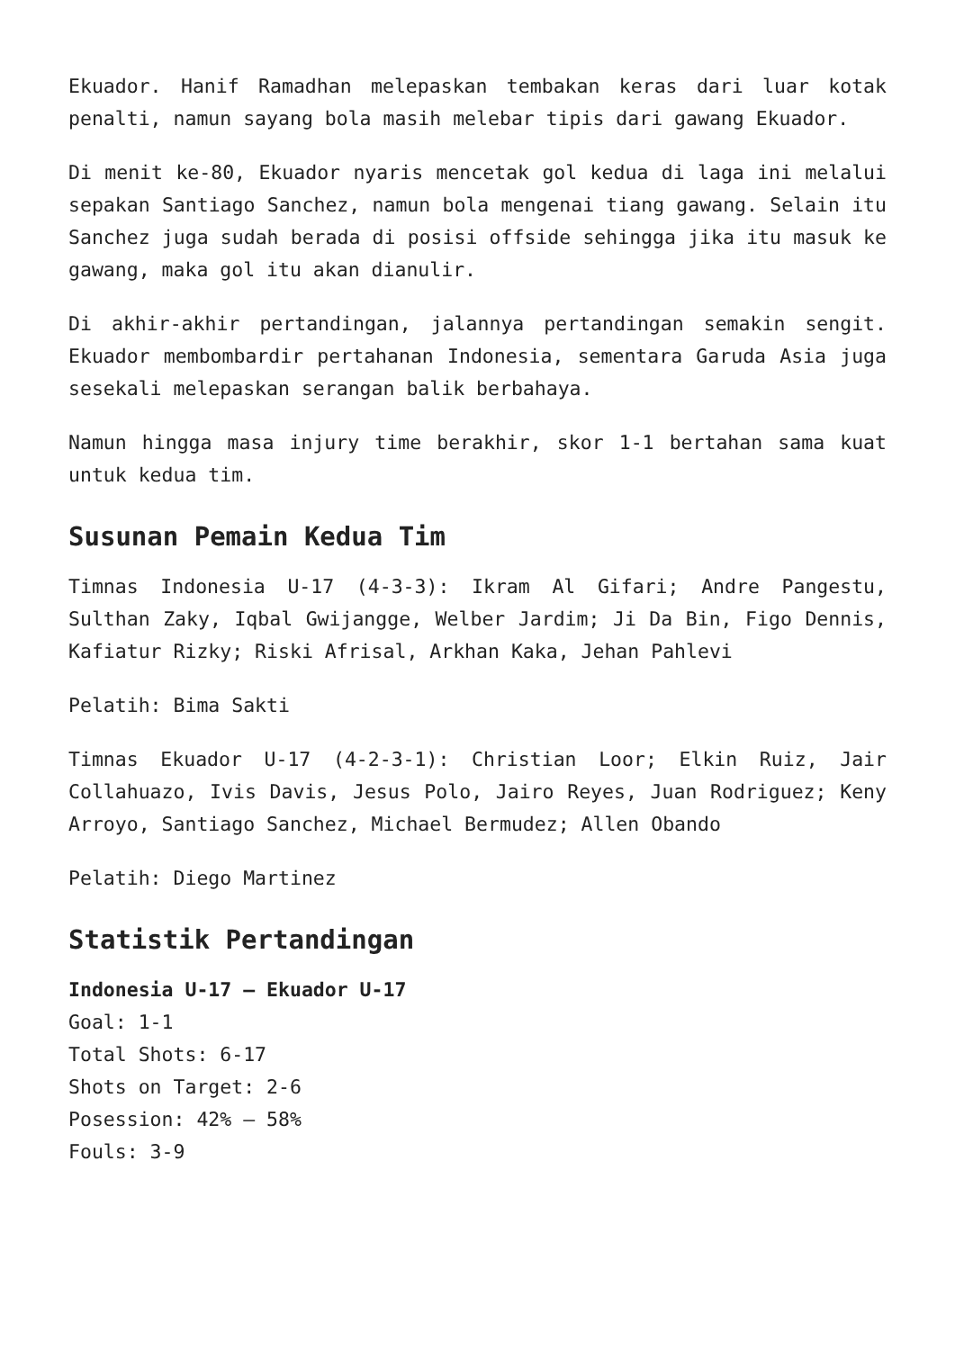Ekuador. Hanif Ramadhan melepaskan tembakan keras dari luar kotak penalti, namun sayang bola masih melebar tipis dari gawang Ekuador.
Di menit ke-80, Ekuador nyaris mencetak gol kedua di laga ini melalui sepakan Santiago Sanchez, namun bola mengenai tiang gawang. Selain itu Sanchez juga sudah berada di posisi offside sehingga jika itu masuk ke gawang, maka gol itu akan dianulir.
Di akhir-akhir pertandingan, jalannya pertandingan semakin sengit. Ekuador membombardir pertahanan Indonesia, sementara Garuda Asia juga sesekali melepaskan serangan balik berbahaya.
Namun hingga masa injury time berakhir, skor 1-1 bertahan sama kuat untuk kedua tim.
Susunan Pemain Kedua Tim
Timnas Indonesia U-17 (4-3-3): Ikram Al Gifari; Andre Pangestu, Sulthan Zaky, Iqbal Gwijangge, Welber Jardim; Ji Da Bin, Figo Dennis, Kafiatur Rizky; Riski Afrisal, Arkhan Kaka, Jehan Pahlevi
Pelatih: Bima Sakti
Timnas Ekuador U-17 (4-2-3-1): Christian Loor; Elkin Ruiz, Jair Collahuazo, Ivis Davis, Jesus Polo, Jairo Reyes, Juan Rodriguez; Keny Arroyo, Santiago Sanchez, Michael Bermudez; Allen Obando
Pelatih: Diego Martinez
Statistik Pertandingan
Indonesia U-17 – Ekuador U-17
Goal: 1-1
Total Shots: 6-17
Shots on Target: 2-6
Posession: 42% – 58%
Fouls: 3-9